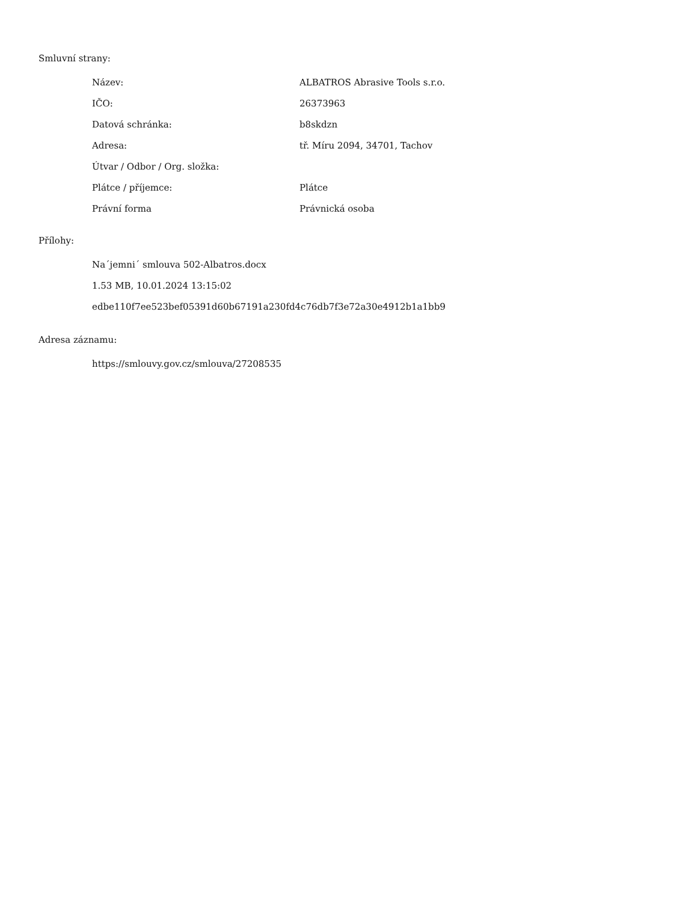Smluvní strany:
| Název: | ALBATROS Abrasive Tools s.r.o. |
| IČO: | 26373963 |
| Datová schránka: | b8skdzn |
| Adresa: | tř. Míru 2094, 34701, Tachov |
| Útvar / Odbor / Org. složka: | |
| Plátce / příjemce: | Plátce |
| Právní forma | Právnická osoba |
Přílohy:
Na´jemni´ smlouva 502-Albatros.docx
1.53 MB, 10.01.2024 13:15:02
edbe110f7ee523bef05391d60b67191a230fd4c76db7f3e72a30e4912b1a1bb9
Adresa záznamu:
https://smlouvy.gov.cz/smlouva/27208535